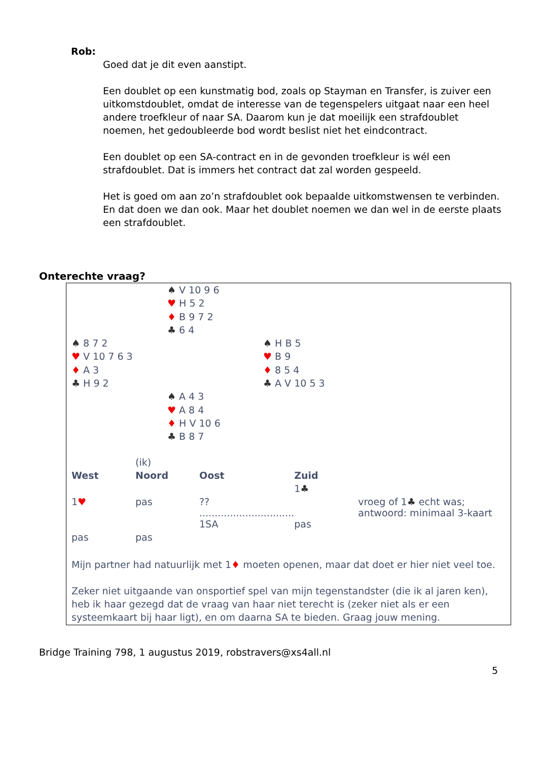Rob:
Goed dat je dit even aanstipt.
Een doublet op een kunstmatig bod, zoals op Stayman en Transfer, is zuiver een uitkomstdoublet, omdat de interesse van de tegenspelers uitgaat naar een heel andere troefkleur of naar SA. Daarom kun je dat moeilijk een strafdoublet noemen, het gedoubleerde bod wordt beslist niet het eindcontract.
Een doublet op een SA-contract en in de gevonden troefkleur is wél een strafdoublet. Dat is immers het contract dat zal worden gespeeld.
Het is goed om aan zo’n strafdoublet ook bepaalde uitkomstwensen te verbinden. En dat doen we dan ook. Maar het doublet noemen we dan wel in de eerste plaats een strafdoublet.
Onterechte vraag?
♠ V 10 9 6
♥ H 5 2
♦ B 9 7 2
♣ 6 4
♠ 8 7 2
♥ V 10 7 6 3
♦ A 3
♣ H 9 2
♠ H B 5
♥ B 9
♦ 8 5 4
♣ A V 10 5 3
♠ A 4 3
♥ A 8 4
♦ H V 10 6
♣ B 8 7
| | (ik) | | | |
| West | Noord | Oost | Zuid | |
| | | | 1 ♣ | |
| 1 ♥ | pas | ?? ............................... | | vroeg of 1 ♣ echt was; antwoord: minimaal 3-kaart |
| | | 1SA | pas | |
| pas | pas | | | |
Mijn partner had natuurlijk met 1♦ moeten openen, maar dat doet er hier niet veel toe.
Zeker niet uitgaande van onsportief spel van mijn tegenstandster (die ik al jaren ken), heb ik haar gezegd dat de vraag van haar niet terecht is (zeker niet als er een systeemkaart bij haar ligt), en om daarna SA te bieden. Graag jouw mening.
Bridge Training 798, 1 augustus 2019, robstravers@xs4all.nl
5